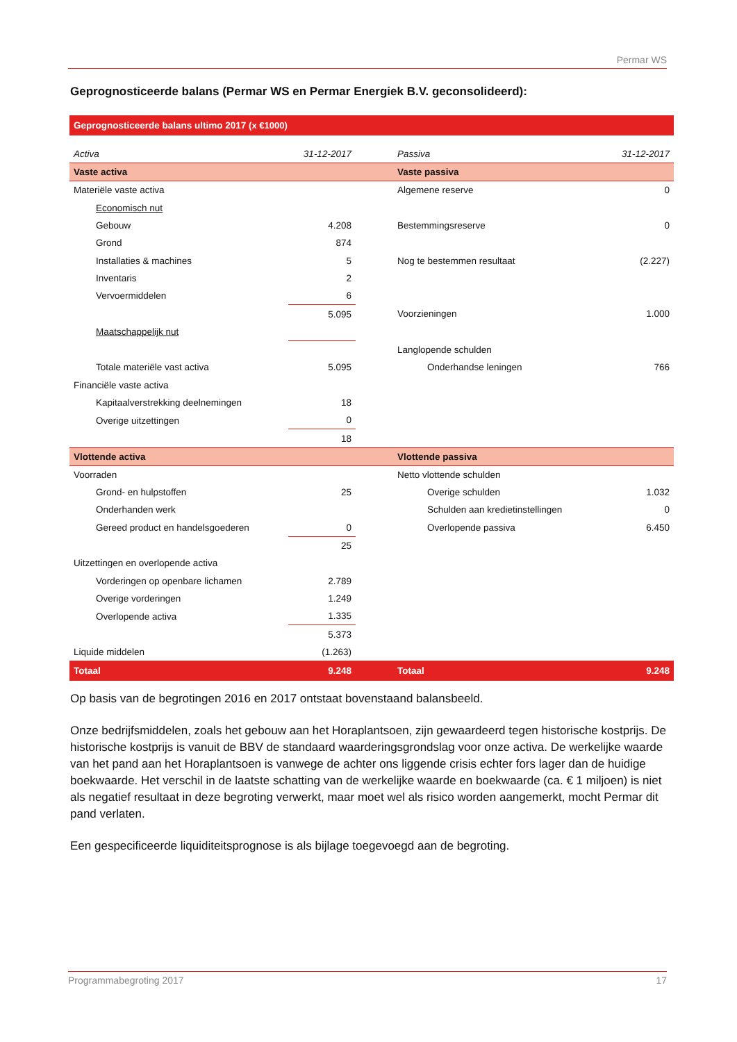Permar WS
Geprognosticeerde balans (Permar WS en Permar Energiek B.V. geconsolideerd):
| Geprognosticeerde balans ultimo 2017 (x €1000) | | | |
| Activa | 31-12-2017 | Passiva | 31-12-2017 |
| Vaste activa | | Vaste passiva | |
| Materiële vaste activa | | Algemene reserve | 0 |
| Economisch nut | | | |
| Gebouw | 4.208 | Bestemmingsreserve | 0 |
| Grond | 874 | | |
| Installaties & machines | 5 | Nog te bestemmen resultaat | (2.227) |
| Inventaris | 2 | | |
| Vervoermiddelen | 6 | | |
| | 5.095 | Voorzieningen | 1.000 |
| Maatschappelijk nut | | | |
| | | Langlopende schulden | |
| Totale materiële vast activa | 5.095 | Onderhandse leningen | 766 |
| Financiële vaste activa | | | |
| Kapitaalverstrekking deelnemingen | 18 | | |
| Overige uitzettingen | 0 | | |
| | 18 | | |
| Vlottende activa | | Vlottende passiva | |
| Voorraden | | Netto vlottende schulden | |
| Grond- en hulpstoffen | 25 | Overige schulden | 1.032 |
| Onderhanden werk | | Schulden aan kredietinstellingen | 0 |
| Gereed product en handelsgoederen | 0 | Overlopende passiva | 6.450 |
| | 25 | | |
| Uitzettingen en overlopende activa | | | |
| Vorderingen op openbare lichamen | 2.789 | | |
| Overige vorderingen | 1.249 | | |
| Overlopende activa | 1.335 | | |
| | 5.373 | | |
| Liquide middelen | (1.263) | | |
| Totaal | 9.248 | Totaal | 9.248 |
Op basis van de begrotingen 2016 en 2017 ontstaat bovenstaand balansbeeld.
Onze bedrijfsmiddelen, zoals het gebouw aan het Horaplantsoen, zijn gewaardeerd tegen historische kostprijs. De historische kostprijs is vanuit de BBV de standaard waarderingsgrondslag voor onze activa. De werkelijke waarde van het pand aan het Horaplantsoen is vanwege de achter ons liggende crisis echter fors lager dan de huidige boekwaarde. Het verschil in de laatste schatting van de werkelijke waarde en boekwaarde (ca. € 1 miljoen) is niet als negatief resultaat in deze begroting verwerkt, maar moet wel als risico worden aangemerkt, mocht Permar dit pand verlaten.
Een gespecificeerde liquiditeitsprognose is als bijlage toegevoegd aan de begroting.
Programmabegroting 2017 17